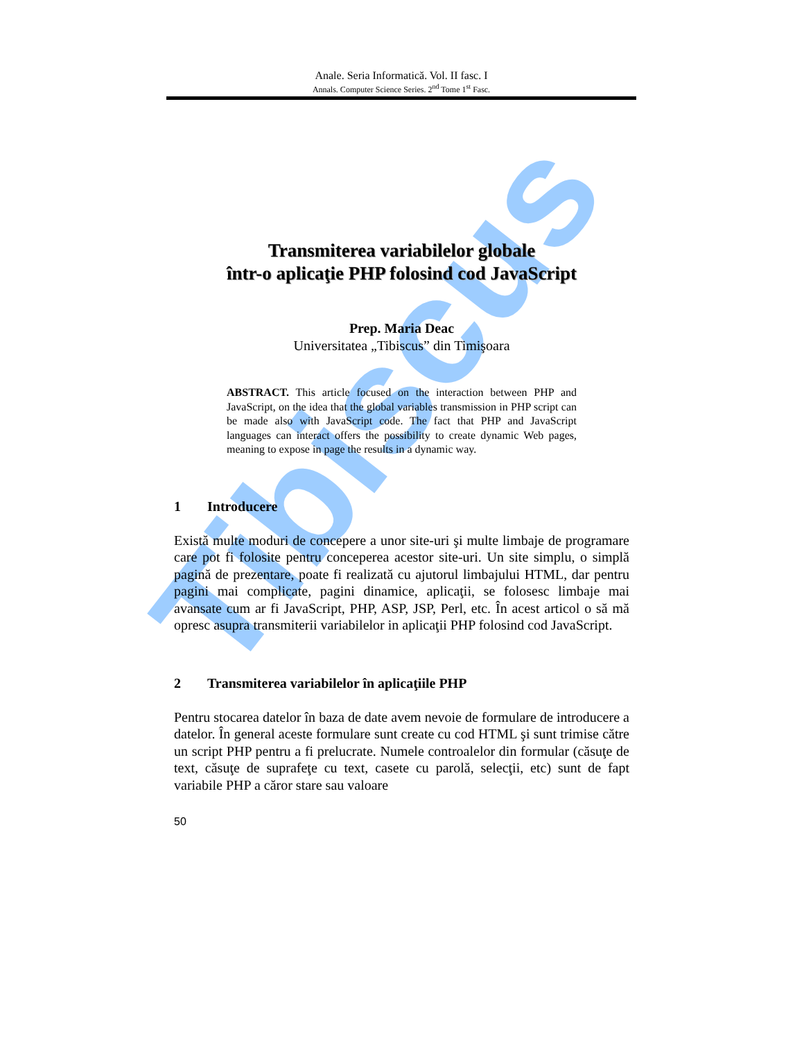Tibiscus
Anale. Seria Informatică. Vol. II fasc. I
Annals. Computer Science Series. 2<sup>nd</sup> Tome 1<sup>st</sup> Fasc.
Transmiterea variabilelor globale
într-o aplicaţie PHP folosind cod JavaScript
Prep. Maria Deac
Universitatea „Tibiscus” din Timişoara
ABSTRACT. This article focused on the interaction between PHP and JavaScript, on the idea that the global variables transmission in PHP script can be made also with JavaScript code. The fact that PHP and JavaScript languages can interact offers the possibility to create dynamic Web pages, meaning to expose in page the results in a dynamic way.
1 Introducere
Există multe moduri de concepere a unor site-uri şi multe limbaje de programare care pot fi folosite pentru conceperea acestor site-uri. Un site simplu, o simplă pagină de prezentare, poate fi realizată cu ajutorul limbajului HTML, dar pentru pagini mai complicate, pagini dinamice, aplicaţii, se folosesc limbaje mai avansate cum ar fi JavaScript, PHP, ASP, JSP, Perl, etc. În acest articol o să mă opresc asupra transmiterii variabilelor in aplicaţii PHP folosind cod JavaScript.
2 Transmiterea variabilelor în aplicaţiile PHP
Pentru stocarea datelor în baza de date avem nevoie de formulare de introducere a datelor. În general aceste formulare sunt create cu cod HTML şi sunt trimise către un script PHP pentru a fi prelucrate. Numele controalelor din formular (căsuţe de text, căsuţe de suprafeţe cu text, casete cu parolă, selecţii, etc) sunt de fapt variabile PHP a căror stare sau valoare
50